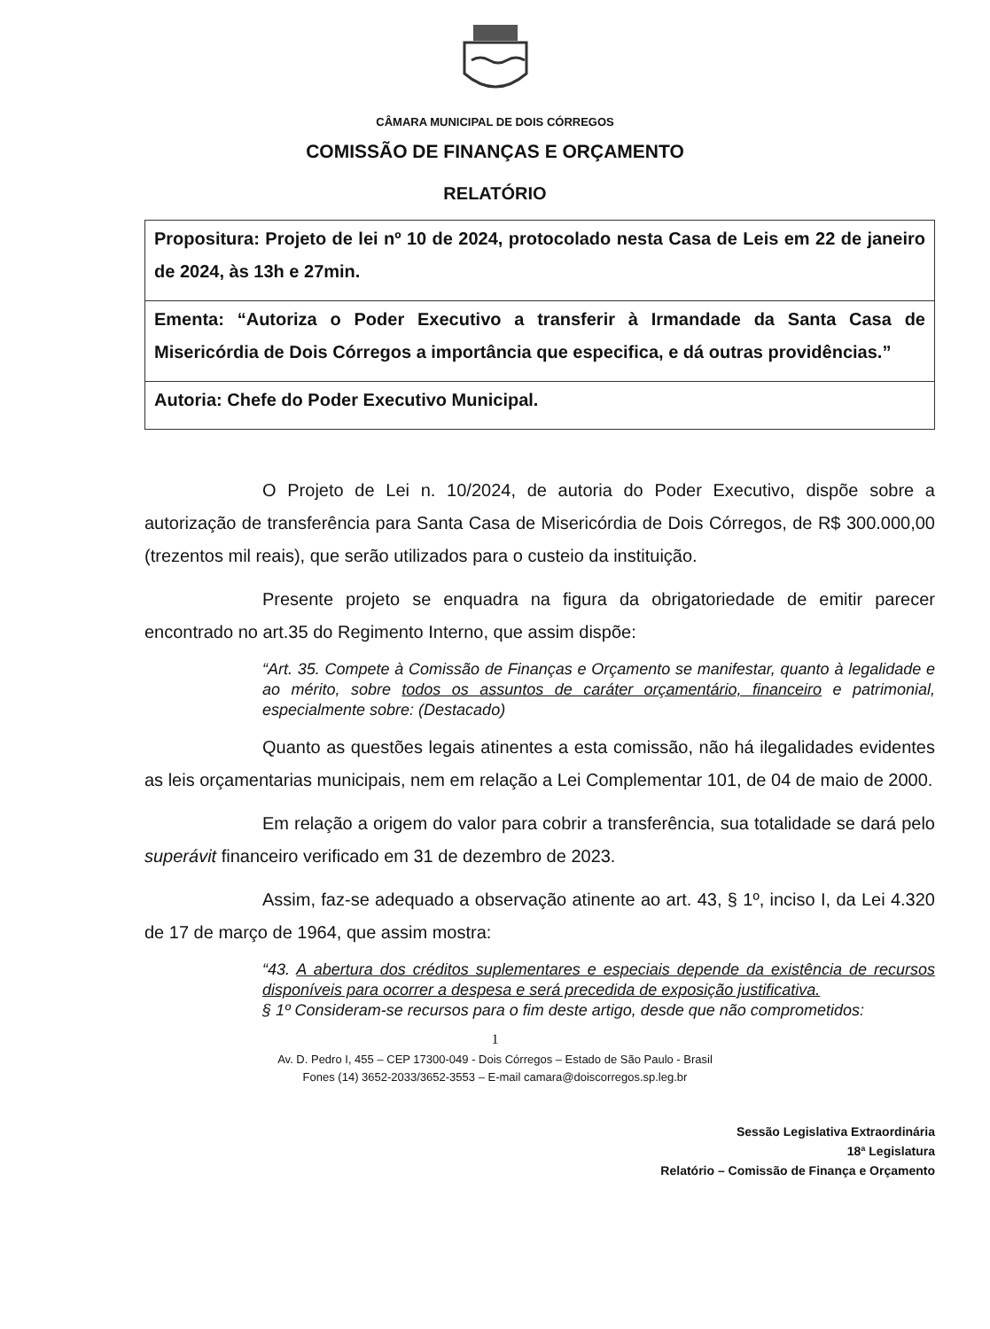CÂMARA MUNICIPAL DE DOIS CÓRREGOS
COMISSÃO DE FINANÇAS E ORÇAMENTO
RELATÓRIO
| Propositura: Projeto de lei nº 10 de 2024, protocolado nesta Casa de Leis em 22 de janeiro de 2024, às 13h e 27min. |
| Ementa: “Autoriza o Poder Executivo a transferir à Irmandade da Santa Casa de Misericórdia de Dois Córregos a importância que especifica, e dá outras providências.” |
| Autoria: Chefe do Poder Executivo Municipal. |
O Projeto de Lei n. 10/2024, de autoria do Poder Executivo, dispõe sobre a autorização de transferência para Santa Casa de Misericórdia de Dois Córregos, de R$ 300.000,00 (trezentos mil reais), que serão utilizados para o custeio da instituição.
Presente projeto se enquadra na figura da obrigatoriedade de emitir parecer encontrado no art.35 do Regimento Interno, que assim dispõe:
“Art. 35. Compete à Comissão de Finanças e Orçamento se manifestar, quanto à legalidade e ao mérito, sobre todos os assuntos de caráter orçamentário, financeiro e patrimonial, especialmente sobre: (Destacado)
Quanto as questões legais atinentes a esta comissão, não há ilegalidades evidentes as leis orçamentarias municipais, nem em relação a Lei Complementar 101, de 04 de maio de 2000.
Em relação a origem do valor para cobrir a transferência, sua totalidade se dará pelo superávit financeiro verificado em 31 de dezembro de 2023.
Assim, faz-se adequado a observação atinente ao art. 43, § 1º, inciso I, da Lei 4.320 de 17 de março de 1964, que assim mostra:
“43. A abertura dos créditos suplementares e especiais depende da existência de recursos disponíveis para ocorrer a despesa e será precedida de exposição justificativa.
§ 1º Consideram-se recursos para o fim deste artigo, desde que não comprometidos:
1
Av. D. Pedro I, 455 – CEP 17300-049 - Dois Córregos – Estado de São Paulo - Brasil
Fones (14) 3652-2033/3652-3553 – E-mail camara@doiscorregos.sp.leg.br
Sessão Legislativa Extraordinária
18ª Legislatura
Relatório – Comissão de Finança e Orçamento